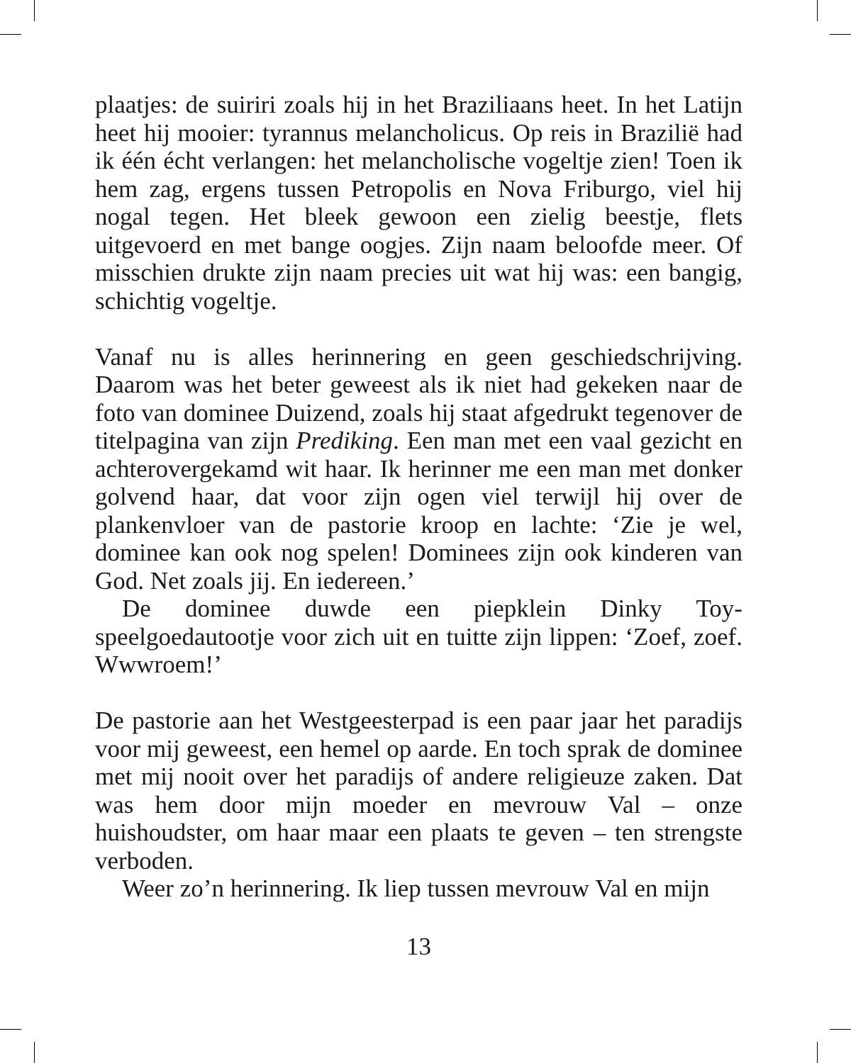plaatjes: de suiriri zoals hij in het Braziliaans heet. In het Latijn heet hij mooier: tyrannus melancholicus. Op reis in Brazilië had ik één écht verlangen: het melancholische vogeltje zien! Toen ik hem zag, ergens tussen Petropolis en Nova Friburgo, viel hij nogal tegen. Het bleek gewoon een zielig beestje, flets uitgevoerd en met bange oogjes. Zijn naam beloofde meer. Of misschien drukte zijn naam precies uit wat hij was: een bangig, schichtig vogeltje.
Vanaf nu is alles herinnering en geen geschiedschrijving. Daarom was het beter geweest als ik niet had gekeken naar de foto van dominee Duizend, zoals hij staat afgedrukt tegenover de titelpagina van zijn Prediking. Een man met een vaal gezicht en achterovergekamd wit haar. Ik herinner me een man met donker golvend haar, dat voor zijn ogen viel terwijl hij over de plankenvloer van de pastorie kroop en lachte: ‘Zie je wel, dominee kan ook nog spelen! Dominees zijn ook kinderen van God. Net zoals jij. En iedereen.’
De dominee duwde een piepklein Dinky Toy-speelgoedautootje voor zich uit en tuitte zijn lippen: ‘Zoef, zoef. Wwwroem!’
De pastorie aan het Westgeesterpad is een paar jaar het paradijs voor mij geweest, een hemel op aarde. En toch sprak de dominee met mij nooit over het paradijs of andere religieuze zaken. Dat was hem door mijn moeder en mevrouw Val – onze huishoudster, om haar maar een plaats te geven – ten strengste verboden.
Weer zo’n herinnering. Ik liep tussen mevrouw Val en mijn
13